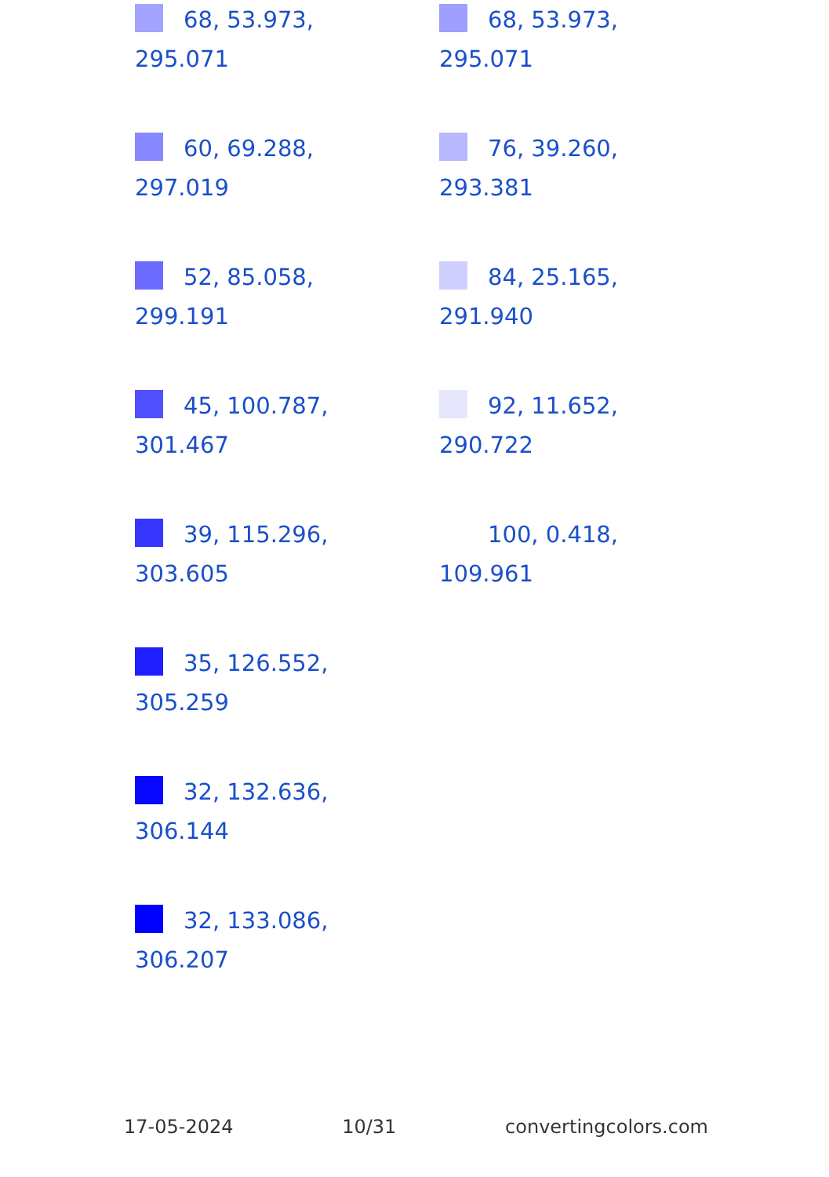68, 53.973,
295.071
60, 69.288,
297.019
52, 85.058,
299.191
45, 100.787,
301.467
39, 115.296,
303.605
35, 126.552,
305.259
32, 132.636,
306.144
32, 133.086,
306.207
68, 53.973,
295.071
76, 39.260,
293.381
84, 25.165,
291.940
92, 11.652,
290.722
100, 0.418,
109.961
17-05-2024 10/31 convertingcolors.com